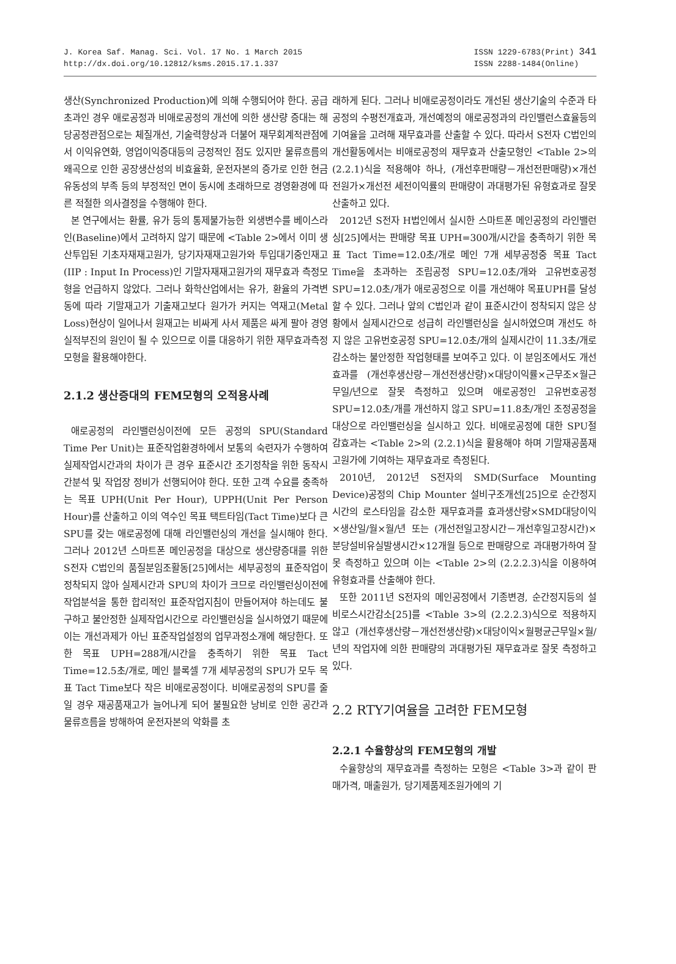J. Korea Saf. Manag. Sci. Vol. 17 No. 1 March 2015
http://dx.doi.org/10.12812/ksms.2015.17.1.337
ISSN 1229-6783(Print) 341
ISSN 2288-1484(Online)
생산(Synchronized Production)에 의해 수행되어야 한다. 공급초과인 경우 애로공정과 비애로공정의 개선에 의한 생산량 증대는 해당공정관점으로는 체질개선, 기술력향상과 더불어 재무회계적관점에서 이익유연화, 영업이익증대등의 긍정적인 점도 있지만 물류흐름의 왜곡으로 인한 공장생산성의 비효율화, 운전자본의 증가로 인한 현금유동성의 부족 등의 부정적인 면이 동시에 초래하므로 경영환경에 따른 적절한 의사결정을 수행해야 한다.
본 연구에서는 환률, 유가 등의 통제불가능한 외생변수를 베이스라인(Baseline)에서 고려하지 않기 때문에 <Table 2>에서 이미 생산투입된 기초자재재고원가, 당기자재재고원가와 투입대기중인재고(IIP : Input In Process)인 기말자재재고원가의 재무효과 측정모형을 언급하지 않았다. 그러나 화학산업에서는 유가, 환율의 가격변동에 따라 기말재고가 기출재고보다 원가가 커지는 역재고(Metal Loss)현상이 일어나서 원재고는 비싸게 사서 제품은 싸게 팔아 경영실적부진의 원인이 될 수 있으므로 이를 대응하기 위한 재무효과측정모형을 활용해야한다.
2.1.2 생산증대의 FEM모형의 오적용사례
애로공정의 라인밸런싱이전에 모든 공정의 SPU(Standard Time Per Unit)는 표준작업환경하에서 보통의 숙련자가 수행하여 실제작업시간과의 차이가 큰 경우 표준시간 조기정착을 위한 동작시간분석 및 작업장 정비가 선행되어야 한다. 또한 고객 수요를 충족하는 목표 UPH(Unit Per Hour), UPPH(Unit Per Person Hour)를 산출하고 이의 역수인 목표 택트타임(Tact Time)보다 큰 SPU를 갖는 애로공정에 대해 라인밸런싱의 개선을 실시해야 한다. 그러나 2012년 스마트폰 메인공정을 대상으로 생산량증대를 위한 S전자 C법인의 품질분임조활동[25]에서는 세부공정의 표준작업이 정착되지 않아 실제시간과 SPU의 차이가 크므로 라인밸런싱이전에 작업분석을 통한 합리적인 표준작업지침이 만들어져야 하는데도 불구하고 불안정한 실제작업시간으로 라인밸런싱을 실시하였기 때문에 이는 개선과제가 아닌 표준작업설정의 업무과정소개에 해당한다. 또한 목표 UPH=288개/시간을 충족하기 위한 목표 Tact Time=12.5초/개로, 메인 블록셀 7개 세부공정의 SPU가 모두 목표 Tact Time보다 작은 비애로공정이다. 비애로공정의 SPU를 줄일 경우 재공품재고가 늘어나게 되어 불필요한 낭비로 인한 공간과 물류흐름을 방해하여 운전자본의 악화를 초
래하게 된다. 그러나 비애로공정이라도 개선된 생산기술의 수준과 타공정의 수평전개효과, 개선예정의 애로공정과의 라인밸런스효율등의 기여율을 고려해 재무효과를 산출할 수 있다. 따라서 S전자 C법인의 개선활동에서는 비애로공정의 재무효과 산출모형인 <Table 2>의 (2.2.1)식을 적용해야 하나, (개선후판매량－개선전판매량)×개선전원가×개선전 세전이익률의 판매량이 과대평가된 유형효과로 잘못 산출하고 있다.
2012년 S전자 H법인에서 실시한 스마트폰 메인공정의 라인밸런싱[25]에서는 판매량 목표 UPH=300개/시간을 충족하기 위한 목표 Tact Time=12.0초/개로 메인 7개 세부공정중 목표 Tact Time을 초과하는 조립공정 SPU=12.0초/개와 고유번호공정 SPU=12.0초/개가 애로공정으로 이를 개선해야 목표UPH를 달성할 수 있다. 그러나 앞의 C법인과 같이 표준시간이 정착되지 않은 상황에서 실제시간으로 성급히 라인밸런싱을 실시하였으며 개선도 하지 않은 고유번호공정 SPU=12.0초/개의 실제시간이 11.3초/개로 감소하는 불안정한 작업형태를 보여주고 있다. 이 분임조에서도 개선효과를 (개선후생산량－개선전생산량)×대당이익률×근무조×월근무일/년으로 잘못 측정하고 있으며 애로공정인 고유번호공정 SPU=12.0초/개를 개선하지 않고 SPU=11.8초/개인 조정공정을 대상으로 라인밸런싱을 실시하고 있다. 비애로공정에 대한 SPU절감효과는 <Table 2>의 (2.2.1)식을 활용해야 하며 기말재공품재고원가에 기여하는 재무효과로 측정된다.
2010년, 2012년 S전자의 SMD(Surface Mounting Device)공정의 Chip Mounter 설비구조개선[25]으로 순간정지시간의 로스타임을 감소한 재무효과를 효과생산량×SMD대당이익×생산일/월×월/년 또는 (개선전일고장시간－개선후일고장시간)×분당설비유실발생시간×12개월 등으로 판매량으로 과대평가하여 잘못 측정하고 있으며 이는 <Table 2>의 (2.2.2.3)식을 이용하여 유형효과를 산출해야 한다.
또한 2011년 S전자의 메인공정에서 기종변경, 순간정지등의 설비로스시간감소[25]를 <Table 3>의 (2.2.2.3)식으로 적용하지 않고 (개선후생산량－개선전생산량)×대당이익×월평균근무일×월/년의 작업자에 의한 판매량의 과대평가된 재무효과로 잘못 측정하고 있다.
2.2 RTY기여율을 고려한 FEM모형
2.2.1 수율향상의 FEM모형의 개발
수율향상의 재무효과를 측정하는 모형은 <Table 3>과 같이 판매가격, 매출원가, 당기제품제조원가에의 기